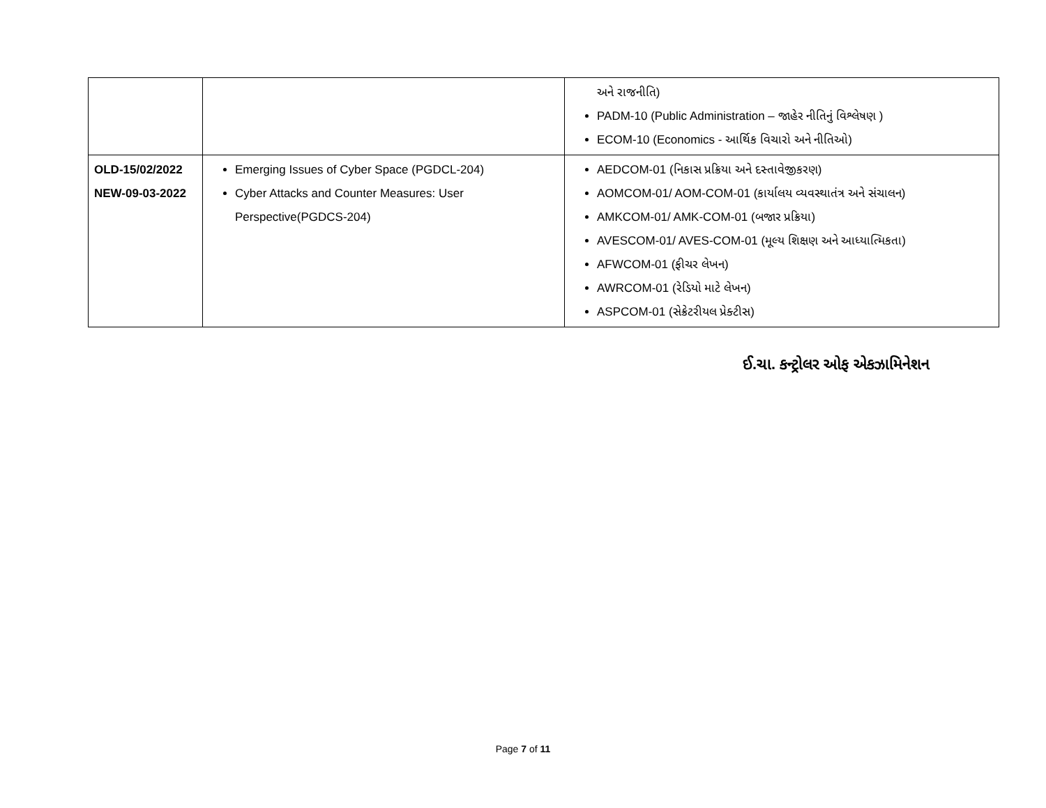| | | અને રાજનીતિ) PADM-10 (Public Administration – જાહેર નીતિનું વિશ્લેષણ ) ECOM-10 (Economics - આર્થિક વિચારો અને નીતિઓ) |
| OLD-15/02/2022 NEW-09-03-2022 | Emerging Issues of Cyber Space (PGDCL-204) Cyber Attacks and Counter Measures: User Perspective(PGDCS-204) | AEDCOM-01 (નિકાસ પ્રક્રિયા અને દસ્તાવેજીકરણ) AOMCOM-01/ AOM-COM-01 (કાર્યાલય વ્યવસ્થાતંત્ર અને સંચાલન) AMKCOM-01/ AMK-COM-01 (બજાર પ્રક્રિયા) AVESCOM-01/ AVES-COM-01 (મૂલ્ય શિક્ષણ અને આધ્યાત્મિકતા) AFWCOM-01 (ફીચર લેખન) AWRCOM-01 (રેડિયો માટે લેખન) ASPCOM-01 (સેક્રેટરીયલ પ્રેક્ટીસ) |
ઈ.ચા. કન્ટ્રોલર ઓફ એકઝામિનેશન
Page 7 of 11